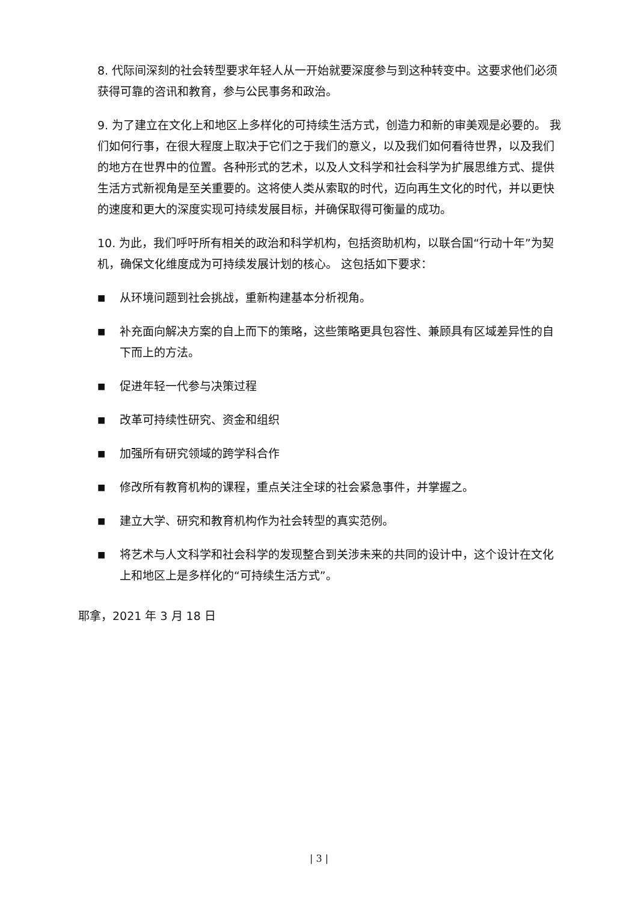8. 代际间深刻的社会转型要求年轻人从一开始就要深度参与到这种转变中。这要求他们必须获得可靠的咨讯和教育，参与公民事务和政治。
9. 为了建立在文化上和地区上多样化的可持续生活方式，创造力和新的审美观是必要的。 我们如何行事，在很大程度上取决于它们之于我们的意义，以及我们如何看待世界，以及我们的地方在世界中的位置。各种形式的艺术，以及人文科学和社会科学为扩展思维方式、提供生活方式新视角是至关重要的。这将使人类从索取的时代，迈向再生文化的时代，并以更快的速度和更大的深度实现可持续发展目标，并确保取得可衡量的成功。
10. 为此，我们呼吁所有相关的政治和科学机构，包括资助机构，以联合国“行动十年”为契机，确保文化维度成为可持续发展计划的核心。 这包括如下要求：
■ 从环境问题到社会挑战，重新构建基本分析视角。
■ 补充面向解决方案的自上而下的策略，这些策略更具包容性、兼顾具有区域差异性的自下而上的方法。
■ 促进年轻一代参与决策过程
■ 改革可持续性研究、资金和组织
■ 加强所有研究领域的跨学科合作
■ 修改所有教育机构的课程，重点关注全球的社会紧急事件，并掌握之。
■ 建立大学、研究和教育机构作为社会转型的真实范例。
■ 将艺术与人文科学和社会科学的发现整合到关涉未来的共同的设计中，这个设计在文化上和地区上是多样化的“可持续生活方式”。
耶拿，2021 年 3 月 18 日
| 3 |